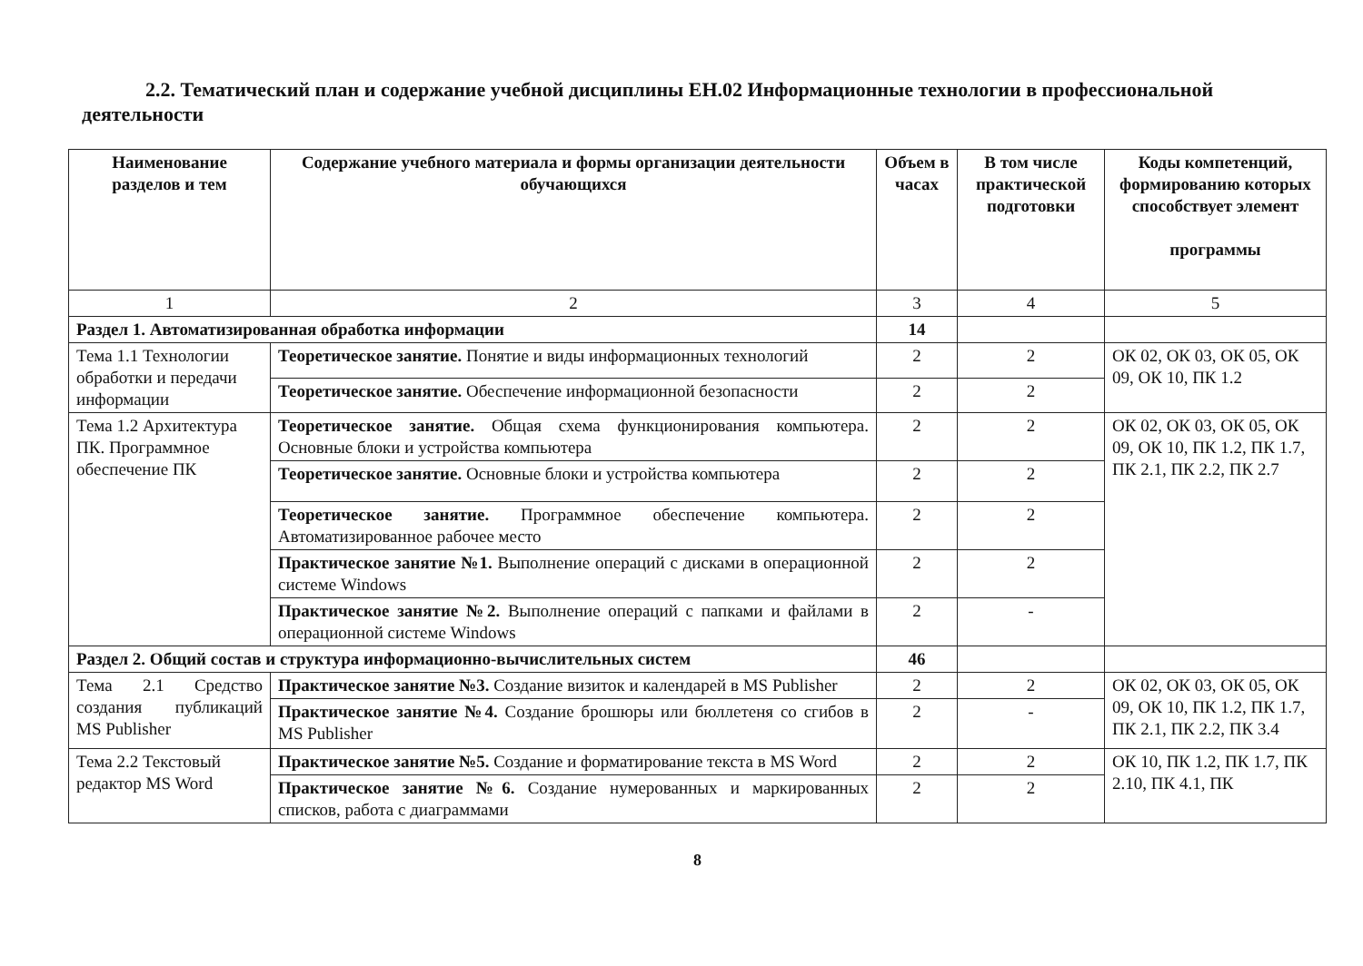2.2. Тематический план и содержание учебной дисциплины ЕН.02 Информационные технологии в профессиональной деятельности
| Наименование разделов и тем | Содержание учебного материала и формы организации деятельности обучающихся | Объем в часах | В том числе практической подготовки | Коды компетенций, формированию которых способствует элемент программы |
| --- | --- | --- | --- | --- |
| 1 | 2 | 3 | 4 | 5 |
| Раздел 1. Автоматизированная обработка информации | | 14 | | |
| Тема 1.1 Технологии обработки и передачи информации | Теоретическое занятие. Понятие и виды информационных технологий | 2 | 2 | ОК 02, ОК 03, ОК 05, ОК 09, ОК 10, ПК 1.2 |
| | Теоретическое занятие. Обеспечение информационной безопасности | 2 | 2 | |
| Тема 1.2 Архитектура ПК. Программное обеспечение ПК | Теоретическое занятие. Общая схема функционирования компьютера. Основные блоки и устройства компьютера | 2 | 2 | ОК 02, ОК 03, ОК 05, ОК 09, ОК 10, ПК 1.2, ПК 1.7, ПК 2.1, ПК 2.2, ПК 2.7 |
| | Теоретическое занятие. Основные блоки и устройства компьютера | 2 | 2 | |
| | Теоретическое занятие. Программное обеспечение компьютера. Автоматизированное рабочее место | 2 | 2 | |
| | Практическое занятие №1. Выполнение операций с дисками в операционной системе Windows | 2 | 2 | |
| | Практическое занятие №2. Выполнение операций с папками и файлами в операционной системе Windows | 2 | - | |
| Раздел 2. Общий состав и структура информационно-вычислительных систем | | 46 | | |
| Тема 2.1 Средство создания публикаций MS Publisher | Практическое занятие №3. Создание визиток и календарей в MS Publisher | 2 | 2 | ОК 02, ОК 03, ОК 05, ОК 09, ОК 10, ПК 1.2, ПК 1.7, ПК 2.1, ПК 2.2, ПК 3.4 |
| | Практическое занятие №4. Создание брошюры или бюллетеня со сгибов в MS Publisher | 2 | - | |
| Тема 2.2 Текстовый редактор MS Word | Практическое занятие №5. Создание и форматирование текста в MS Word | 2 | 2 | ОК 10, ПК 1.2, ПК 1.7, ПК 2.10, ПК 4.1, ПК |
| | Практическое занятие №6. Создание нумерованных и маркированных списков, работа с диаграммами | 2 | 2 | |
8